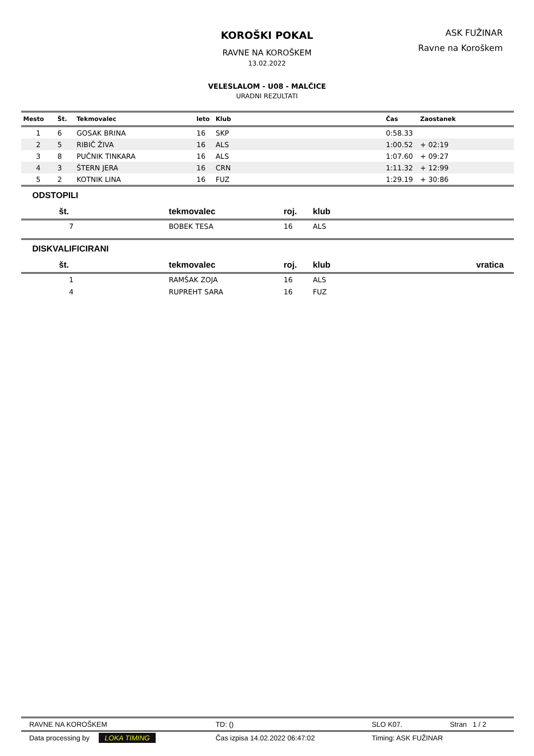KOROŠKI POKAL
RAVNE NA KOROŠKEM
13.02.2022
VELESLALOM - U08 - MALČICE
URADNI REZULTATI
ASK FUŽINAR
Ravne na Koroškem
| Mesto | Št. | Tekmovalec | leto | Klub | Čas | Zaostanek |
| --- | --- | --- | --- | --- | --- | --- |
| 1 | 6 | GOSAK BRINA | 16 | SKP | 0:58.33 | |
| 2 | 5 | RIBIČ ŽIVA | 16 | ALS | 1:00.52 | + 02:19 |
| 3 | 8 | PUČNIK TINKARA | 16 | ALS | 1:07.60 | + 09:27 |
| 4 | 3 | ŠTERN JERA | 16 | CRN | 1:11.32 | + 12:99 |
| 5 | 2 | KOTNIK LINA | 16 | FUZ | 1:29.19 | + 30:86 |
ODSTOPILI
| št. | tekmovalec | roj. | klub |
| --- | --- | --- | --- |
| 7 | BOBEK TESA | 16 | ALS |
DISKVALIFICIRANI
| št. | tekmovalec | roj. | klub | vratica |
| --- | --- | --- | --- | --- |
| 1 | RAMŠAK ZOJA | 16 | ALS | |
| 4 | RUPREHT SARA | 16 | FUZ | |
RAVNE NA KOROŠKEM TD: () SLO K07. Stran 1 / 2
Data processing by LOKA TIMING Čas izpisa 14.02.2022 06:47:02 Timing: ASK FUŽINAR